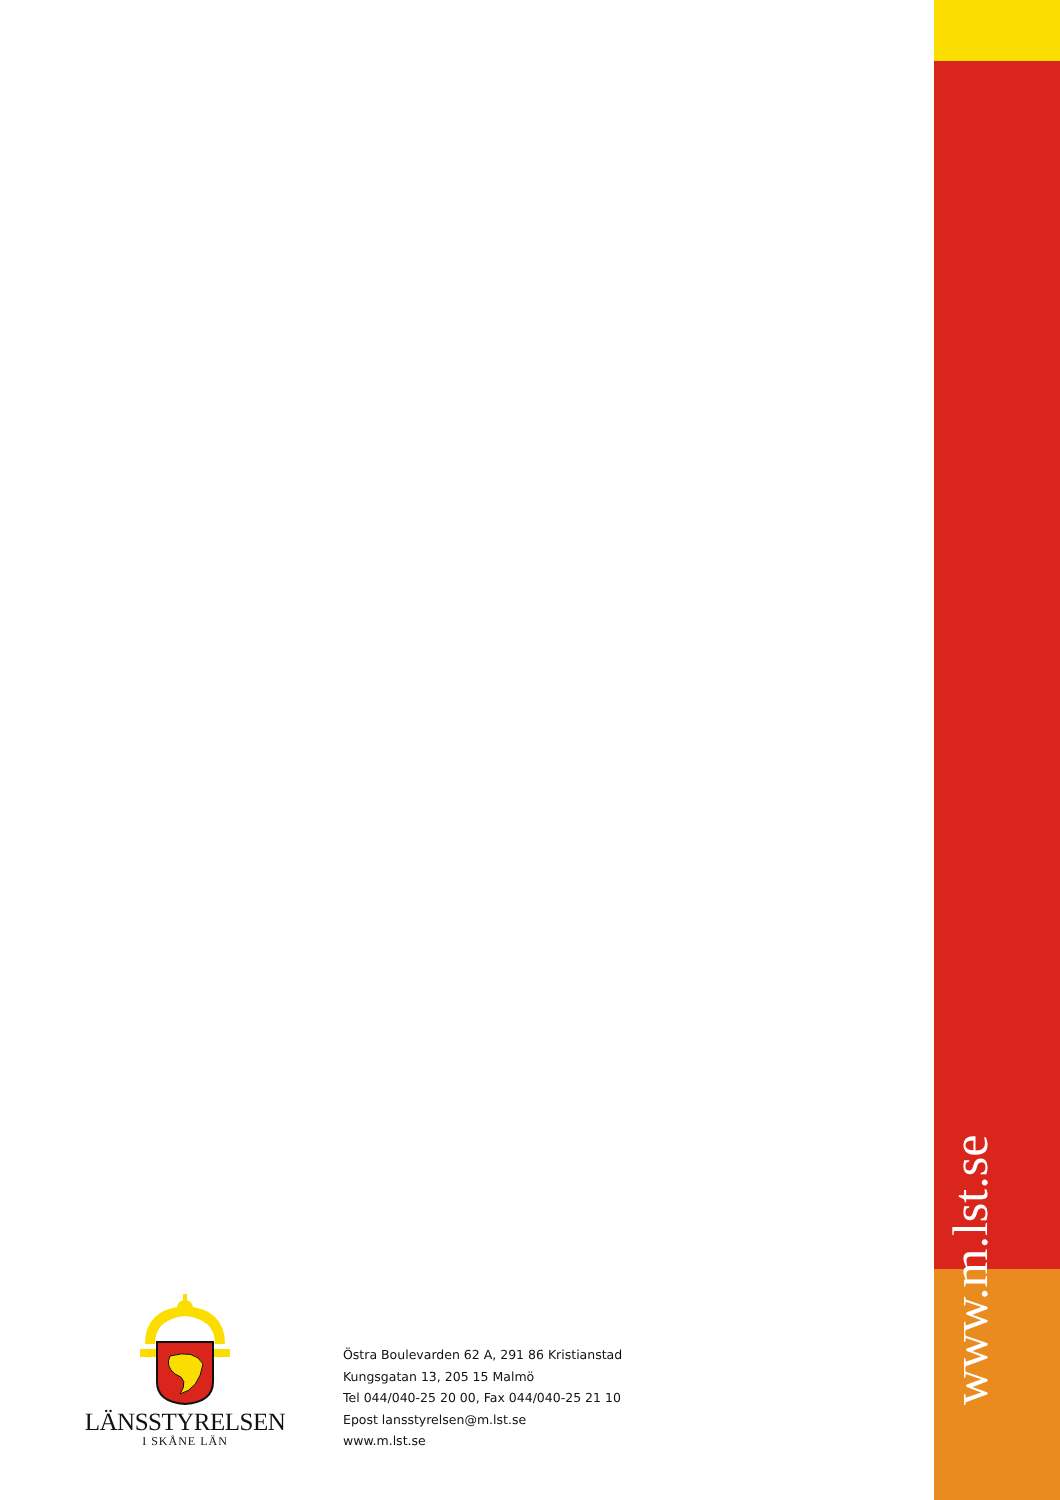LÄNSSTYRELSEN
I SKÅNE LÄN
Östra Boulevarden 62 A, 291 86 Kristianstad
Kungsgatan 13, 205 15 Malmö
Tel 044/040-25 20 00, Fax 044/040-25 21 10
Epost lansstyrelsen@m.lst.se
www.m.lst.se
www.m.lst.se